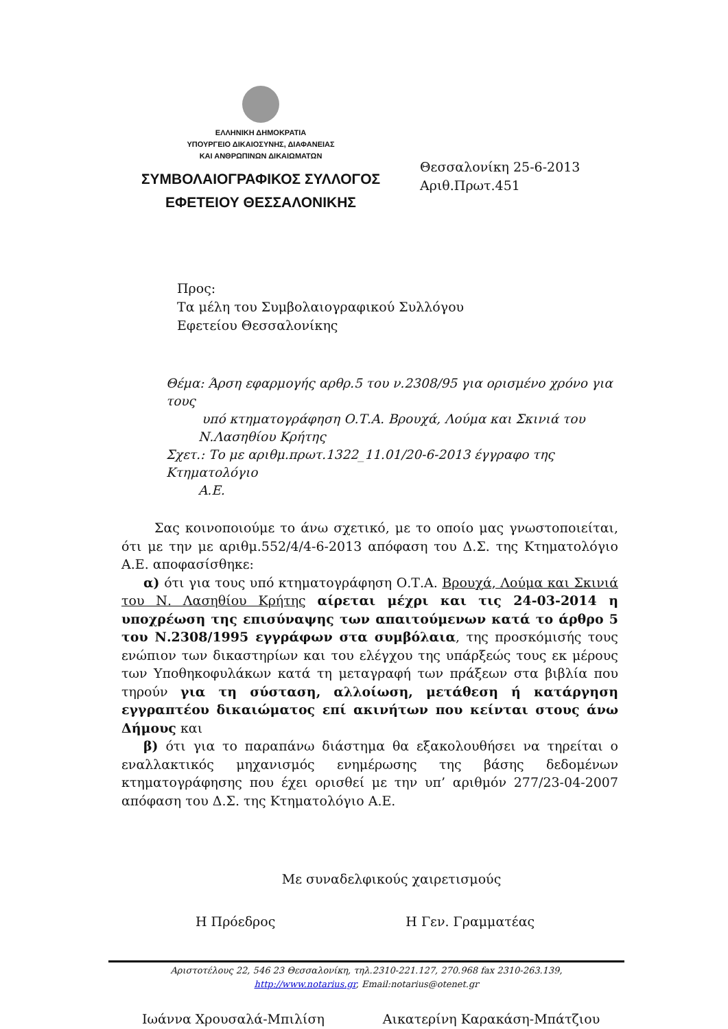ΕΛΛΗΝΙΚΗ ΔΗΜΟΚΡΑΤΙΑ
ΥΠΟΥΡΓΕΙΟ ΔΙΚΑΙΟΣΥΝΗΣ, ΔΙΑΦΑΝΕΙΑΣ
ΚΑΙ ΑΝΘΡΩΠΙΝΩΝ ΔΙΚΑΙΩΜΑΤΩΝ
ΣΥΜΒΟΛΑΙΟΓΡΑΦΙΚΟΣ ΣΥΛΛΟΓΟΣ
ΕΦΕΤΕΙΟΥ ΘΕΣΣΑΛΟΝΙΚΗΣ
Θεσσαλονίκη 25-6-2013
Αριθ.Πρωτ.451
Προς:
Τα μέλη του Συμβολαιογραφικού Συλλόγου
Εφετείου Θεσσαλονίκης
Θέμα: Άρση εφαρμογής αρθρ.5 του ν.2308/95 για ορισμένο χρόνο για τους
υπό κτηματογράφηση Ο.Τ.Α. Βρουχά, Λούμα και Σκινιά του
Ν.Λασηθίου Κρήτης
Σχετ.: Το με αριθμ.πρωτ.1322_11.01/20-6-2013 έγγραφο της Κτηματολόγιο
Α.Ε.
Σας κοινοποιούμε το άνω σχετικό, με το οποίο μας γνωστοποιείται, ότι με την με αριθμ.552/4/4-6-2013 απόφαση του Δ.Σ. της Κτηματολόγιο Α.Ε. αποφασίσθηκε:
α) ότι για τους υπό κτηματογράφηση Ο.Τ.Α. Βρουχά, Λούμα και Σκινιά του Ν. Λασηθίου Κρήτης αίρεται μέχρι και τις 24-03-2014 η υποχρέωση της επισύναψης των απαιτούμενων κατά το άρθρο 5 του Ν.2308/1995 εγγράφων στα συμβόλαια, της προσκόμισής τους ενώπιον των δικαστηρίων και του ελέγχου της υπάρξεώς τους εκ μέρους των Υποθηκοφυλάκων κατά τη μεταγραφή των πράξεων στα βιβλία που τηρούν για τη σύσταση, αλλοίωση, μετάθεση ή κατάργηση εγγραπτέου δικαιώματος επί ακινήτων που κείνται στους άνω Δήμους και
β) ότι για το παραπάνω διάστημα θα εξακολουθήσει να τηρείται ο εναλλακτικός μηχανισμός ενημέρωσης της βάσης δεδομένων κτηματογράφησης που έχει ορισθεί με την υπ’ αριθμόν 277/23-04-2007 απόφαση του Δ.Σ. της Κτηματολόγιο Α.Ε.
Με συναδελφικούς χαιρετισμούς
Η Πρόεδρος Η Γεν. Γραμματέας
Ιωάννα Χρουσαλά-Μπιλίση Αικατερίνη Καρακάση-Μπάτζιου
Αριστοτέλους 22, 546 23 Θεσσαλονίκη, τηλ.2310-221.127, 270.968 fax 2310-263.139,
http://www.notarius.gr, Email:notarius@otenet.gr